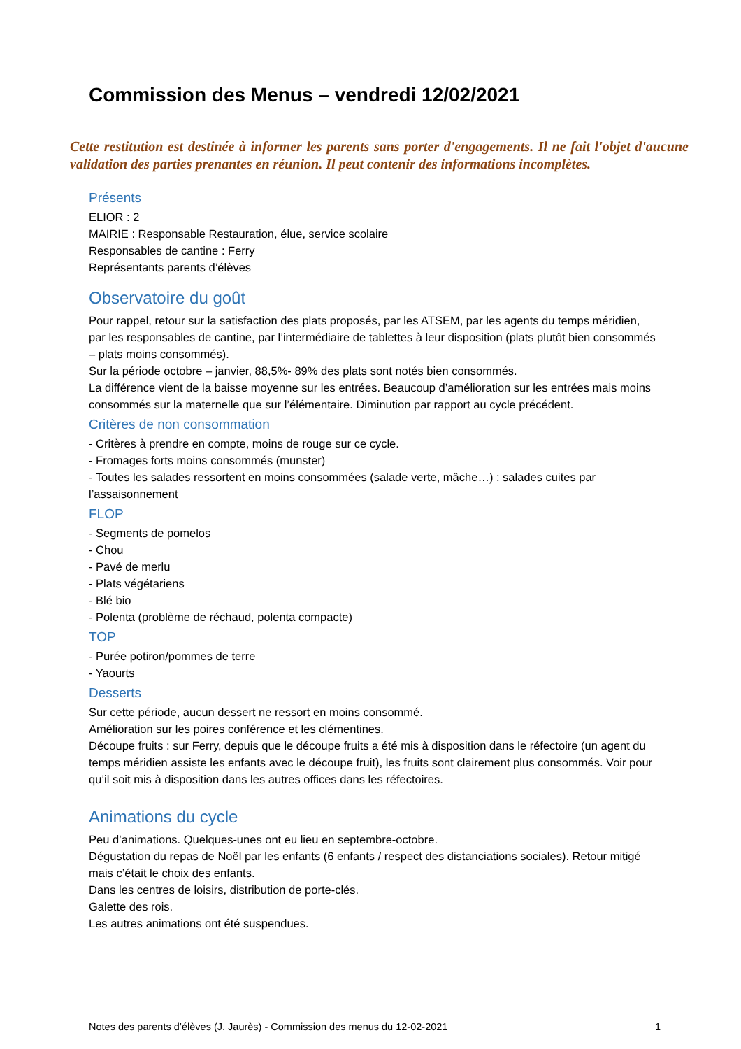Commission des Menus – vendredi 12/02/2021
Cette restitution est destinée à informer les parents sans porter d'engagements. Il ne fait l'objet d'aucune validation des parties prenantes en réunion. Il peut contenir des informations incomplètes.
Présents
ELIOR : 2
MAIRIE : Responsable Restauration, élue, service scolaire
Responsables de cantine : Ferry
Représentants parents d’élèves
Observatoire du goût
Pour rappel, retour sur la satisfaction des plats proposés, par les ATSEM, par les agents du temps méridien, par les responsables de cantine, par l’intermédiaire de tablettes à leur disposition (plats plutôt bien consommés – plats moins consommés).
Sur la période octobre – janvier, 88,5%- 89% des plats sont notés bien consommés.
La différence vient de la baisse moyenne sur les entrées. Beaucoup d’amélioration sur les entrées mais moins consommés sur la maternelle que sur l’élémentaire. Diminution par rapport au cycle précédent.
Critères de non consommation
- Critères à prendre en compte, moins de rouge sur ce cycle.
- Fromages forts moins consommés (munster)
- Toutes les salades ressortent en moins consommées (salade verte, mâche…) : salades cuites par l’assaisonnement
FLOP
- Segments de pomelos
- Chou
- Pavé de merlu
- Plats végétariens
- Blé bio
- Polenta (problème de réchaud, polenta compacte)
TOP
- Purée potiron/pommes de terre
- Yaourts
Desserts
Sur cette période, aucun dessert ne ressort en moins consommé.
Amélioration sur les poires conférence et les clémentines.
Découpe fruits : sur Ferry, depuis que le découpe fruits a été mis à disposition dans le réfectoire (un agent du temps méridien assiste les enfants avec le découpe fruit), les fruits sont clairement plus consommés. Voir pour qu’il soit mis à disposition dans les autres offices dans les réfectoires.
Animations du cycle
Peu d’animations. Quelques-unes ont eu lieu en septembre-octobre.
Dégustation du repas de Noël par les enfants (6 enfants / respect des distanciations sociales). Retour mitigé mais c’était le choix des enfants.
Dans les centres de loisirs, distribution de porte-clés.
Galette des rois.
Les autres animations ont été suspendues.
Notes des parents d’élèves (J. Jaurès) - Commission des menus du 12-02-2021 1